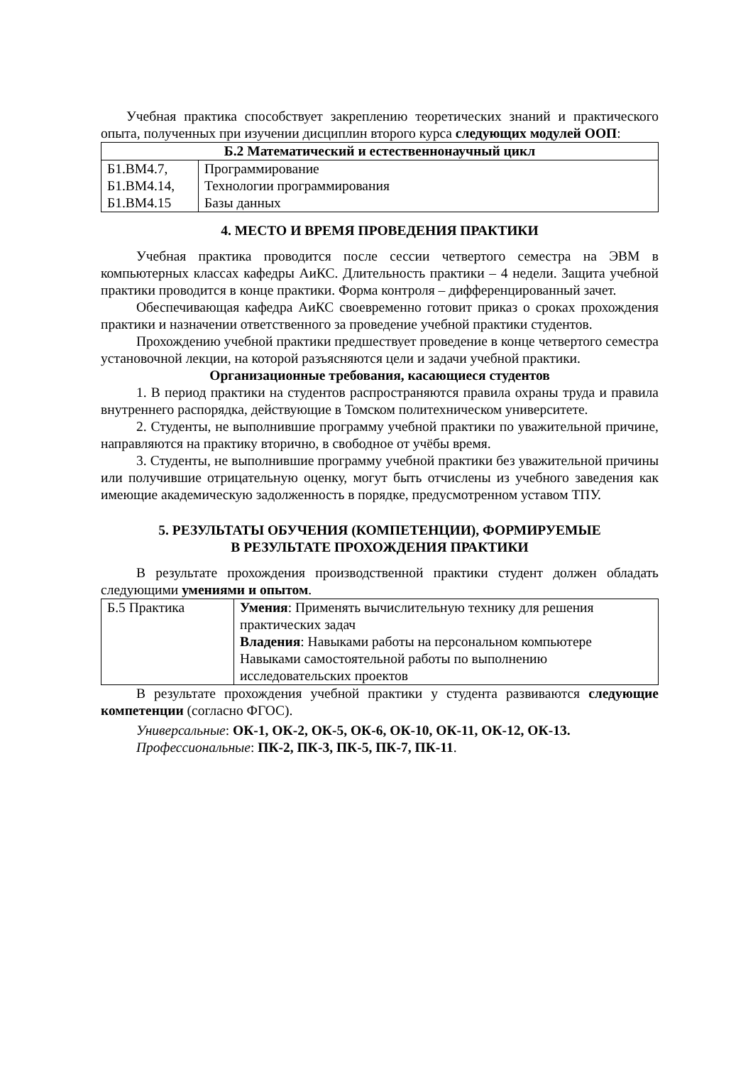Учебная практика способствует закреплению теоретических знаний и практического опыта, полученных при изучении дисциплин второго курса следующих модулей ООП:
| Б.2 Математический и естественнонаучный цикл | |
| --- | --- |
| Б1.ВМ4.7, Б1.ВМ4.14, Б1.ВМ4.15 | Программирование Технологии программирования Базы данных |
4. МЕСТО И ВРЕМЯ ПРОВЕДЕНИЯ ПРАКТИКИ
Учебная практика проводится после сессии четвертого семестра на ЭВМ в компьютерных классах кафедры АиКС. Длительность практики – 4 недели. Защита учебной практики проводится в конце практики. Форма контроля – дифференцированный зачет.
Обеспечивающая кафедра АиКС своевременно готовит приказ о сроках прохождения практики и назначении ответственного за проведение учебной практики студентов.
Прохождению учебной практики предшествует проведение в конце четвертого семестра установочной лекции, на которой разъясняются цели и задачи учебной практики.
Организационные требования, касающиеся студентов
1. В период практики на студентов распространяются правила охраны труда и правила внутреннего распорядка, действующие в Томском политехническом университете.
2. Студенты, не выполнившие программу учебной практики по уважительной причине, направляются на практику вторично, в свободное от учёбы время.
3. Студенты, не выполнившие программу учебной практики без уважительной причины или получившие отрицательную оценку, могут быть отчислены из учебного заведения как имеющие академическую задолженность в порядке, предусмотренном уставом ТПУ.
5. РЕЗУЛЬТАТЫ ОБУЧЕНИЯ (КОМПЕТЕНЦИИ), ФОРМИРУЕМЫЕ
В РЕЗУЛЬТАТЕ ПРОХОЖДЕНИЯ ПРАКТИКИ
В результате прохождения производственной практики студент должен обладать следующими умениями и опытом.
| Б.5 Практика | Умения : Применять вычислительную технику для решения практических задач Владения : Навыками работы на персональном компьютере Навыками самостоятельной работы по выполнению исследовательских проектов |
В результате прохождения учебной практики у студента развиваются следующие компетенции (согласно ФГОС).
Универсальные: ОК-1, ОК-2, ОК-5, ОК-6, ОК-10, ОК-11, ОК-12, ОК-13.
Профессиональные: ПК-2, ПК-3, ПК-5, ПК-7, ПК-11.